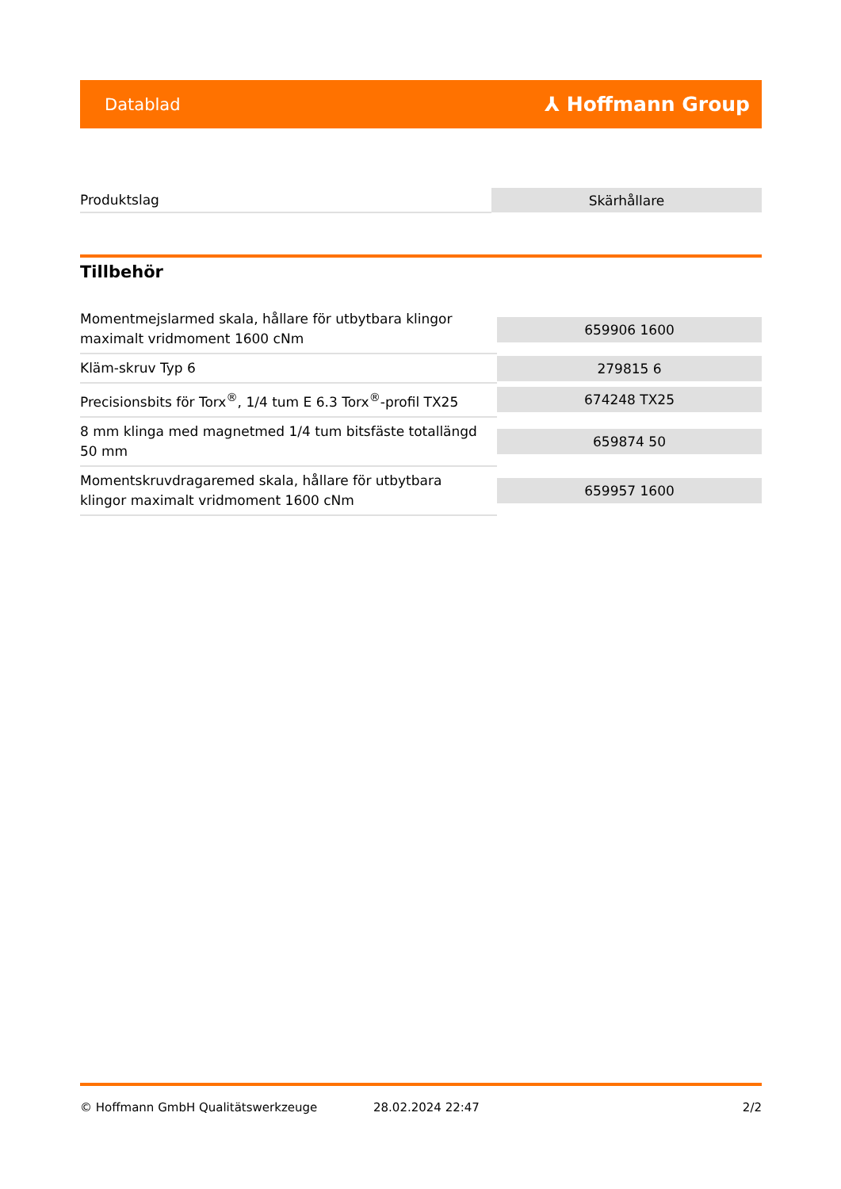Datablad ⅄ Hoffmann Group
| Produktslag | Skärhållare |
Tillbehör
| Momentmejslarmed skala, hållare för utbytbara klingor maximalt vridmoment 1600 cNm | 659906 1600 |
| Kläm-skruv Typ 6 | 279815 6 |
| Precisionsbits för Torx<sup>®</sup>, 1/4 tum E 6.3 Torx<sup>®</sup>-profil TX25 | 674248 TX25 |
| 8 mm klinga med magnetmed 1/4 tum bitsfäste totallängd 50 mm | 659874 50 |
| Momentskruvdragaremed skala, hållare för utbytbara klingor maximalt vridmoment 1600 cNm | 659957 1600 |
© Hoffmann GmbH Qualitätswerkzeuge 28.02.2024 22:47 2/2